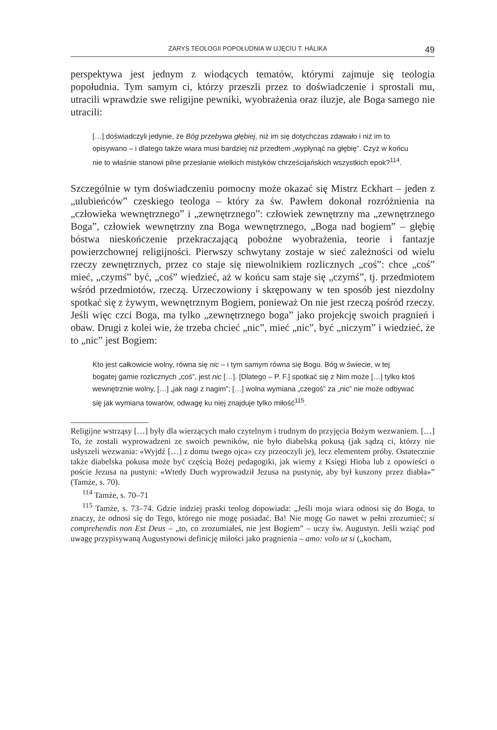ZARYS TEOLOGII POPOŁUDNIA W UJĘCIU T. HÁLIKA 49
perspektywa jest jednym z wiodących tematów, którymi zajmuje się teologia popołudnia. Tym samym ci, którzy przeszli przez to doświadczenie i sprostali mu, utracili wprawdzie swe religijne pewniki, wyobrażenia oraz iluzje, ale Boga samego nie utracili:
[…] doświadczyli jedynie, że Bóg przebywa głębiej, niż im się dotychczas zdawało i niż im to opisywano – i dlatego także wiara musi bardziej niż przedtem „wypłynąć na głębię”. Czyż w końcu nie to właśnie stanowi pilne przesłanie wielkich mistyków chrześcijańskich wszystkich epok?<sup>114</sup>.
Szczególnie w tym doświadczeniu pomocny może okazać się Mistrz Eckhart – jeden z „ulubieńców” czeskiego teologa – który za św. Pawłem dokonał rozróżnienia na „człowieka wewnętrznego” i „zewnętrznego”: człowiek zewnętrzny ma „zewnętrznego Boga”, człowiek wewnętrzny zna Boga wewnętrznego, „Boga nad bogiem” – głębię bóstwa nieskończenie przekraczającą pobożne wyobrażenia, teorie i fantazje powierzchownej religijności. Pierwszy schwytany zostaje w sieć zależności od wielu rzeczy zewnętrznych, przez co staje się niewolnikiem rozlicznych „coś”: chce „coś” mieć, „czymś” być, „coś” wiedzieć, aż w końcu sam staje się „czymś”, tj. przedmiotem wśród przedmiotów, rzeczą. Urzeczowiony i skrępowany w ten sposób jest niezdolny spotkać się z żywym, wewnętrznym Bogiem, ponieważ On nie jest rzeczą pośród rzeczy. Jeśli więc czci Boga, ma tylko „zewnętrznego boga” jako projekcję swoich pragnień i obaw. Drugi z kolei wie, że trzeba chcieć „nic”, mieć „nic”, być „niczym” i wiedzieć, że to „nic” jest Bogiem:
Kto jest całkowicie wolny, równa się nic – i tym samym równa się Bogu. Bóg w świecie, w tej bogatej gamie rozlicznych „coś”, jest nic […]. [Dlatego – P. F.] spotkać się z Nim może […] tylko ktoś wewnętrznie wolny, […] „jak nagi z nagim”; […] wolna wymiana „czegoś” za „nic” nie może odbywać się jak wymiana towarów, odwagę ku niej znajduje tylko miłość<sup>115</sup>.
Religijne wstrząsy […] były dla wierzących mało czytelnym i trudnym do przyjęcia Bożym wezwaniem. […] To, że zostali wyprowadzeni ze swoich pewników, nie było diabelską pokusą (jak sądzą ci, którzy nie usłyszeli wezwania: «Wyjdź […] z domu twego ojca» czy przeoczyli je), lecz elementem próby. Ostatecznie także diabelska pokusa może być częścią Bożej pedagogiki, jak wiemy z Księgi Hioba lub z opowieści o poście Jezusa na pustyni: «Wtedy Duch wyprowadził Jezusa na pustynię, aby był kuszony przez diabła»” (Tamże, s. 70).
<sup>114</sup> Tamże, s. 70–71
<sup>115</sup> Tamże, s. 73–74. Gdzie indziej praski teolog dopowiada: „Jeśli moja wiara odnosi się do Boga, to znaczy, że odnosi się do Tego, którego nie mogę posiadać. Ba! Nie mogę Go nawet w pełni zrozumieć; si comprehendis non Est Deus – „to, co zrozumiałeś, nie jest Bogiem” – uczy św. Augustyn. Jeśli wziąć pod uwagę przypisywaną Augustynowi definicję miłości jako pragnienia – amo: volo ut si („kocham,